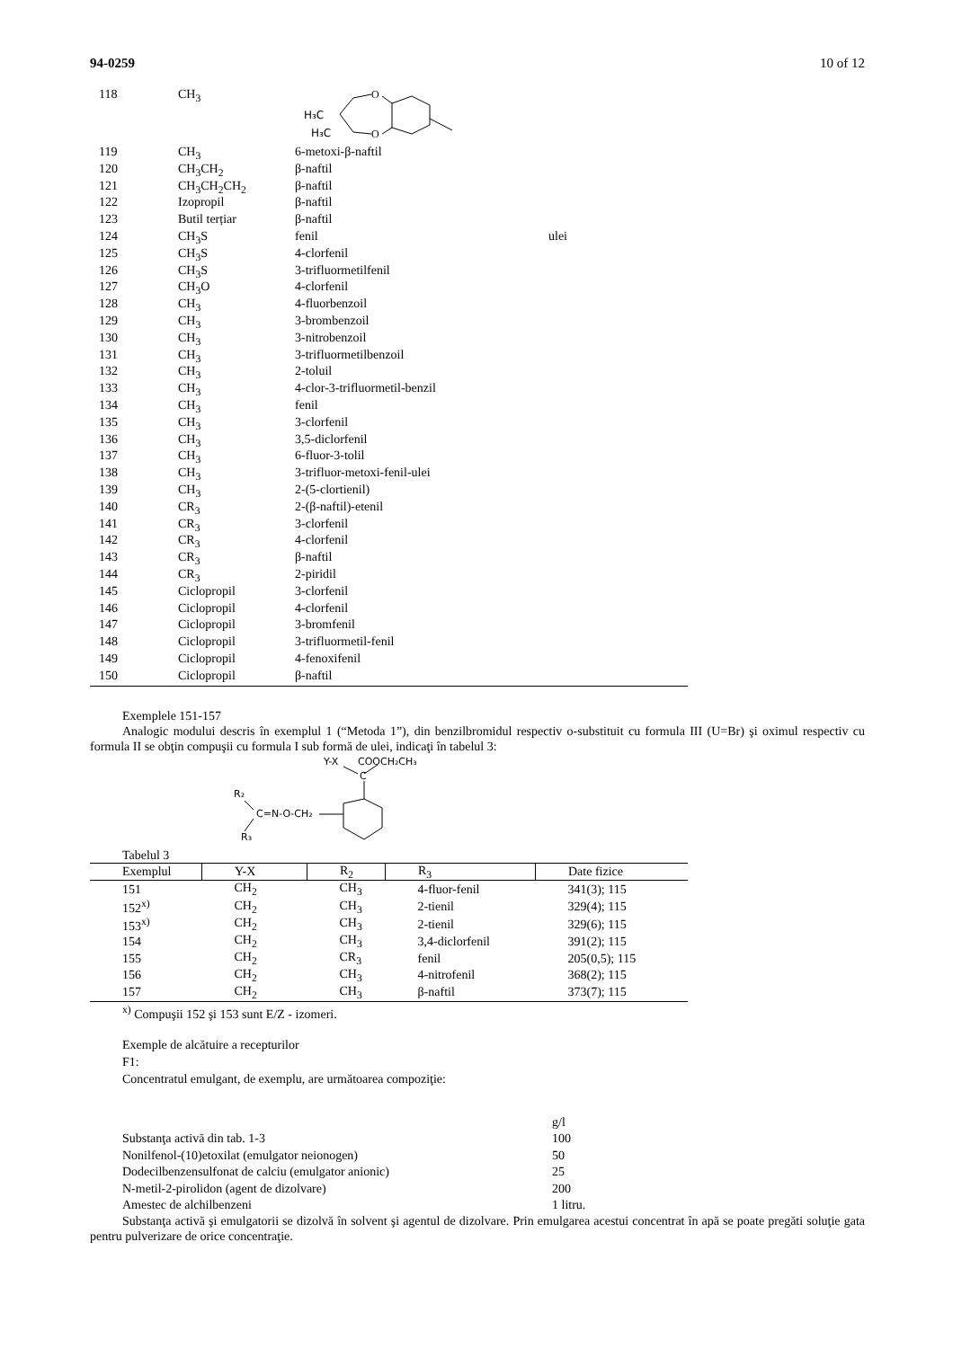94-0259 10 of 12
| 118 | CH<sub>3</sub> | H₃C H₃C O O | |
| 119 | CH<sub>3</sub> | 6-metoxi-β-naftil | |
| 120 | CH<sub>3</sub>CH<sub>2</sub> | β-naftil | |
| 121 | CH<sub>3</sub>CH<sub>2</sub>CH<sub>2</sub> | β-naftil | |
| 122 | Izopropil | β-naftil | |
| 123 | Butil terțiar | β-naftil | |
| 124 | CH<sub>3</sub>S | fenil | ulei |
| 125 | CH<sub>3</sub>S | 4-clorfenil | |
| 126 | CH<sub>3</sub>S | 3-trifluormetilfenil | |
| 127 | CH<sub>3</sub>O | 4-clorfenil | |
| 128 | CH<sub>3</sub> | 4-fluorbenzoil | |
| 129 | CH<sub>3</sub> | 3-brombenzoil | |
| 130 | CH<sub>3</sub> | 3-nitrobenzoil | |
| 131 | CH<sub>3</sub> | 3-trifluormetilbenzoil | |
| 132 | CH<sub>3</sub> | 2-toluil | |
| 133 | CH<sub>3</sub> | 4-clor-3-trifluormetil-benzil | |
| 134 | CH<sub>3</sub> | fenil | |
| 135 | CH<sub>3</sub> | 3-clorfenil | |
| 136 | CH<sub>3</sub> | 3,5-diclorfenil | |
| 137 | CH<sub>3</sub> | 6-fluor-3-tolil | |
| 138 | CH<sub>3</sub> | 3-trifluor-metoxi-fenil-ulei | |
| 139 | CH<sub>3</sub> | 2-(5-clortienil) | |
| 140 | CR<sub>3</sub> | 2-(β-naftil)-etenil | |
| 141 | CR<sub>3</sub> | 3-clorfenil | |
| 142 | CR<sub>3</sub> | 4-clorfenil | |
| 143 | CR<sub>3</sub> | β-naftil | |
| 144 | CR<sub>3</sub> | 2-piridil | |
| 145 | Ciclopropil | 3-clorfenil | |
| 146 | Ciclopropil | 4-clorfenil | |
| 147 | Ciclopropil | 3-bromfenil | |
| 148 | Ciclopropil | 3-trifluormetil-fenil | |
| 149 | Ciclopropil | 4-fenoxifenil | |
| 150 | Ciclopropil | β-naftil | |
Exemplele 151-157
Analogic modului descris în exemplul 1 (“Metoda 1”), din benzilbromidul respectiv o-substituit cu formula III (U=Br) şi oximul respectiv cu formula II se obţin compuşii cu formula I sub formă de ulei, indicaţi în tabelul 3:
Y-X
COOCH₂CH₃
C
R₂
C=N-O-CH₂
R₃
Tabelul 3
| Exemplul | Y-X | R<sub>2</sub> | R<sub>3</sub> | Date fizice |
| --- | --- | --- | --- | --- |
| 151 | CH<sub>2</sub> | CH<sub>3</sub> | 4-fluor-fenil | 341(3); 115 |
| 152<sup>x)</sup> | CH<sub>2</sub> | CH<sub>3</sub> | 2-tienil | 329(4); 115 |
| 153<sup>x)</sup> | CH<sub>2</sub> | CH<sub>3</sub> | 2-tienil | 329(6); 115 |
| 154 | CH<sub>2</sub> | CH<sub>3</sub> | 3,4-diclorfenil | 391(2); 115 |
| 155 | CH<sub>2</sub> | CR<sub>3</sub> | fenil | 205(0,5); 115 |
| 156 | CH<sub>2</sub> | CH<sub>3</sub> | 4-nitrofenil | 368(2); 115 |
| 157 | CH<sub>2</sub> | CH<sub>3</sub> | β-naftil | 373(7); 115 |
<sup>x)</sup> Compuşii 152 şi 153 sunt E/Z - izomeri.
Exemple de alcătuire a recepturilor
F1:
Concentratul emulgant, de exemplu, are următoarea compoziţie:
| | g/l |
| Substanţa activă din tab. 1-3 | 100 |
| Nonilfenol-(10)etoxilat (emulgator neionogen) | 50 |
| Dodecilbenzensulfonat de calciu (emulgator anionic) | 25 |
| N-metil-2-pirolidon (agent de dizolvare) | 200 |
| Amestec de alchilbenzeni | 1 litru. |
Substanţa activă şi emulgatorii se dizolvă în solvent şi agentul de dizolvare. Prin emulgarea acestui concentrat în apă se poate pregăti soluţie gata pentru pulverizare de orice concentraţie.